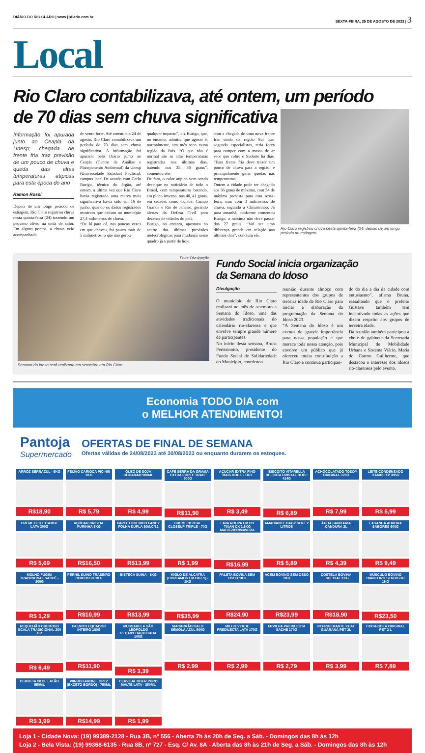DIÁRIO DO RIO CLARO | www.j1diario.com.br SEXTA-FEIRA, 25 DE AGOSTO DE 2023 | 3
Local
Rio Claro contabilizava, até ontem, um período
de 70 dias sem chuva significativa
Informação foi apurada junto ao Ceapla da Unesp; chegada de frente fria traz previsão de um pouco de chuva e queda das altas temperaturas atípicas para esta época do ano
Ramon Rossi
Depois de um longo período de estiagem, Rio Claro registrou chuva nesta quinta-feira (24) trazendo um pequeno alívio na onda de calor. Em alguns pontos, a chuva veio acompanhada
de vento forte. Até ontem, dia 24 de agosto, Rio Claro contabilizava um período de 70 dias sem chuva significativa. A informação foi apurada pelo Diário junto ao Ceapla (Centro de Análise e Planejamento Ambiental) da Unesp (Universidade Estadual Paulista), campus local.De acordo com Carlo Burigo, técnico do órgão, até ontem, a última vez que Rio Claro havia registrado uma marca mais significativa havia sido em 16 de junho, quando os dados registrados mostram que caíram no município 27,4 milímetros de chuva.
“De lá para cá, nas poucas vezes em que choveu, foi pouco mais de 5 milímetros, o que não gerou
qualquer impacto”, diz Burigo, que, no entanto, admitiu que agosto é, normalmente, um mês seco nessa região do País. “O que não é normal são as altas temperaturas registradas nos últimos dias, batendo nos 35, 36 graus”, comentou ele.
De fato, o calor atípico vem sendo destaque no noticiário de todo o Brasil, com temperaturas batendo, em pleno inverno, nos 40, 41 graus, em cidades como Cuiabá, Campo Grande e Rio de Janeiro, gerando alertas da Defesa Civil para dezenas de cidades do país.
Burigo, no entanto, apostava no acerto das últimas previsões meteorológicas para mudança nesse quadro já a partir de hoje,
com a chegada de uma nova frente fria vinda da região Sul que, segundo especialistas, teria força para romper com a massa de ar seco que cobre o Sudeste há dias. “Essa frente fria deve trazer um pouco de chuva para a região, e principalmente gerar quedas nas temperaturas.
Ontem a cidade pode ter chegado aos 36 graus de máxima, com 34 de máxima prevista para esta sexta-feira, mas com 3 milímetros de chuva, segundo a Climatempo. Já para amanhã, conforme comentou Burigo, a máxima não deve passar dos 27 graus. “Vai ser uma diferença grande em relação aos últimos dias”, concluiu ele.
Rio Claro registrou chuva nesta quinta-feira (24) depois de um longo período de estiagem.
Foto: Divulgação
Semana do Idoso será realizada em setembro em Rio Claro
Fundo Social inicia organização
da Semana do Idoso
Divulgação
O município de Rio Claro realizará no mês de setembro a Semana do Idoso, uma das atividades tradicionais do calendário rio-clarense e que envolve sempre grande número de participantes.
No início desta semana, Bruna Perissinotto, presidente do Fundo Social de Solidariedade do Município, coordenou
reunião durante almoço com representantes dos grupos de terceira idade de Rio Claro para iniciar a elaboração da programação da Semana do Idoso 2023.
“A Semana do Idoso é um evento de grande importância para nossa população e que merece toda nossa atenção, pois envolve um público que já ofereceu muita contribuição a Rio Claro e continua participan-
do do dia a dia da cidade com entusiasmo”, afirma Bruna, ressaltando que o prefeito Gustavo também tem incentivado todas as ações que dizem respeito aos grupos de terceira idade.
Da reunião também participou a chefe de gabinete da Secretaria Municipal de Mobilidade Urbana e Sistema Viário, Maria do Carmo Guilherme, que destacou o interesse dos idosos rio-clarenses pelo evento.
Economia TODO DIA com
o MELHOR ATENDIMENTO!
Pantoja
Supermercado
OFERTAS DE FINAL DE SEMANA
Ofertas válidas de 24/08/2023 até 30/08/2023 ou enquanto durarem os estoques.
ARROZ SERRAZUL - 5KG
R$18,90
FEIJÃO CARIOCA PICININ 1KG
R$ 5,79
ÓLEO DE SOJA COCAMAR 900ML
R$ 4,99
CAFÉ SERRA DA GRAMA EXTRA FORTE TRAD. 500G
R$11,90
AÇUCAR EXTRA FINO MAIS DOCE - 1KG
R$ 3,49
BISCOITO VITARELLA DELICITA CRISTAL DOCE 414G
R$ 6,89
ACHOCOLATADO TODDY ORIGINAL 370G
R$ 7,99
LEITE CONDENSADO ITAMBE TP 395G
R$ 5,99
CREME LEITE ITAMBE LATA 300G
R$ 5,69
AÇÚCAR CRISTAL PURINHA 5KG
R$16,50
PAPEL HIGIENICO FANCY FOLHA DUPLA 30M.C/12
R$13,99
CREME DENTAL CLOSEUP TRIPLE - 70G
R$ 1,99
LAVA ROUPA EM PO TIXAN CX 1.6KG MACIEZ/PRIMAVERA
R$16,99
AMACIANTE BABY SOFT 2 LITROS
R$ 5,89
ÁGUA SANITARIA CANDURA 2L
R$ 4,39
LASANHA AURORA SABORES 600G
R$ 9,49
MOLHO FUGINI TRADICIONAL SACHÊ - 300G
R$ 1,29
PERNIL SUINO TRASEIRO COM OSSO 1KG
R$10,99
BISTECA SUINA - 1KG
R$13,99
MIOLO DE ALCATRA (CORTAMOS EM BIFES) - 1KG
R$35,99
PALETA BOVINA SEM OSSO 1KG
R$24,90
ACEM BOVINO SEM OSSO 1KG
R$23,99
COSTELA BOVINA ESPECIAL 1KG
R$18,90
MÚSCULO BOVINO DIANTEIRO SEM OSSO 1KG
R$23,50
REQUEIJÃO CREMOSO SCALA TRADICIONAL 200 GR
R$ 6,49
PALMITO EQUADOR INTEIRO 180G
R$11,90
MUSSARELA SÃO LEOPOLDO PEÇA/PEDAÇO CADA 100G
R$ 3,39
MACARRÃO GALO SÊMOLA AZUL 500G
R$ 2,99
MILHO VERDE PREDILECTA LATA 170G
R$ 2,99
ERVILHA PREDILECTA SACHE 170G
R$ 2,79
REFRIGERANTE KUAT GUARANÁ PET 2L
R$ 3,99
COCA-COLA ORIGINAL PET 2 L
R$ 7,89
CERVEJA SKOL LATÃO 550ML
R$ 3,99
VIINHO FARONI LOPEZ (EXCETO BORDÔ) - 750ML
R$14,99
CERVEJA TIGER PURO MALTE LATA - 350ML
R$ 1,99
Loja 1 - Cidade Nova: (19) 99389-2128 - Rua 3B, nº 556 - Aberta 7h às 20h de Seg. a Sáb. - Domingos das 8h às 12h
Loja 2 - Bela Vista: (19) 99368-6135 - Rua 8B, nº 727 - Esq. C/ Av. 8A - Aberta das 8h às 21h de Seg. a Sáb. - Domingos das 8h às 12h